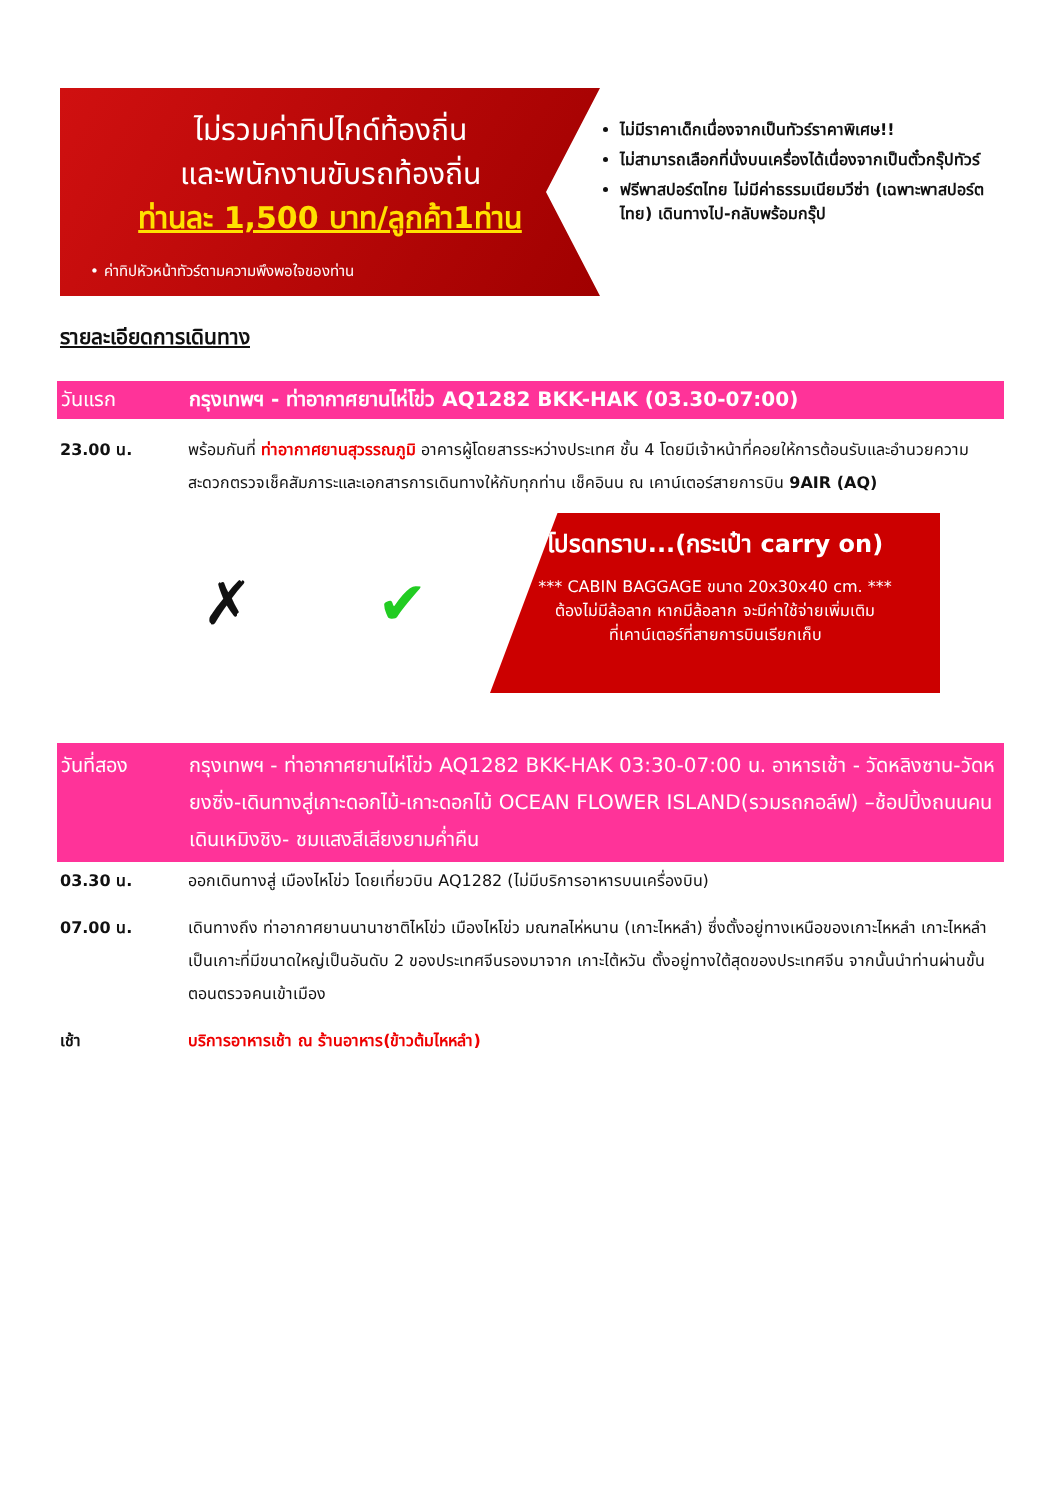ไม่รวมค่าทิปไกด์ท้องถิ่น
และพนักงานขับรถท้องถิ่น
ท่านละ 1,500 บาท/ลูกค้า1ท่าน
• ค่าทิปหัวหน้าทัวร์ตามความพึงพอใจของท่าน
ไม่มีราคาเด็กเนื่องจากเป็นทัวร์ราคาพิเศษ!!
ไม่สามารถเลือกที่นั่งบนเครื่องได้เนื่องจากเป็นตั๋วกรุ๊ปทัวร์
ฟรีพาสปอร์ตไทย ไม่มีค่าธรรมเนียมวีซ่า (เฉพาะพาสปอร์ตไทย) เดินทางไป-กลับพร้อมกรุ๊ป
รายละเอียดการเดินทาง
วันแรก กรุงเทพฯ - ท่าอากาศยานไห่โข่ว AQ1282 BKK-HAK (03.30-07:00)
23.00 น. พร้อมกันที่ ท่าอากาศยานสุวรรณภูมิ อาคารผู้โดยสารระหว่างประเทศ ชั้น 4 โดยมีเจ้าหน้าที่คอยให้การต้อนรับและอำนวยความสะดวกตรวจเช็คสัมภาระและเอกสารการเดินทางให้กับทุกท่าน เช็คอินน ณ เคาน์เตอร์สายการบิน 9AIR (AQ)
✗ ✔
โปรดทราบ...(กระเป๋า carry on)
*** CABIN BAGGAGE ขนาด 20x30x40 cm. ***
ต้องไม่มีล้อลาก หากมีล้อลาก จะมีค่าใช้จ่ายเพิ่มเติม
ที่เคาน์เตอร์ที่สายการบินเรียกเก็บ
วันที่สอง กรุงเทพฯ - ท่าอากาศยานไห่โข่ว AQ1282 BKK-HAK 03:30-07:00 น. อาหารเช้า - วัดหลิงซาน-วัดหยงซิ่ง-เดินทางสู่เกาะดอกไม้-เกาะดอกไม้ OCEAN FLOWER ISLAND(รวมรถกอล์ฟ) –ช้อปปิ้งถนนคนเดินเหมิงชิง- ชมแสงสีเสียงยามค่ำคืน
03.30 น. ออกเดินทางสู่ เมืองไหโข่ว โดยเที่ยวบิน AQ1282 (ไม่มีบริการอาหารบนเครื่องบิน)
07.00 น. เดินทางถึง ท่าอากาศยานนานาชาติไหโข่ว เมืองไหโข่ว มณฑลไห่หนาน (เกาะไหหลำ) ซึ่งตั้งอยู่ทางเหนือของเกาะไหหลำ เกาะไหหลำเป็นเกาะที่มีขนาดใหญ่เป็นอันดับ 2 ของประเทศจีนรองมาจาก เกาะไต้หวัน ตั้งอยู่ทางใต้สุดของประเทศจีน จากนั้นนำท่านผ่านขั้นตอนตรวจคนเข้าเมือง
เช้า บริการอาหารเช้า ณ ร้านอาหาร(ข้าวต้มไหหลำ)